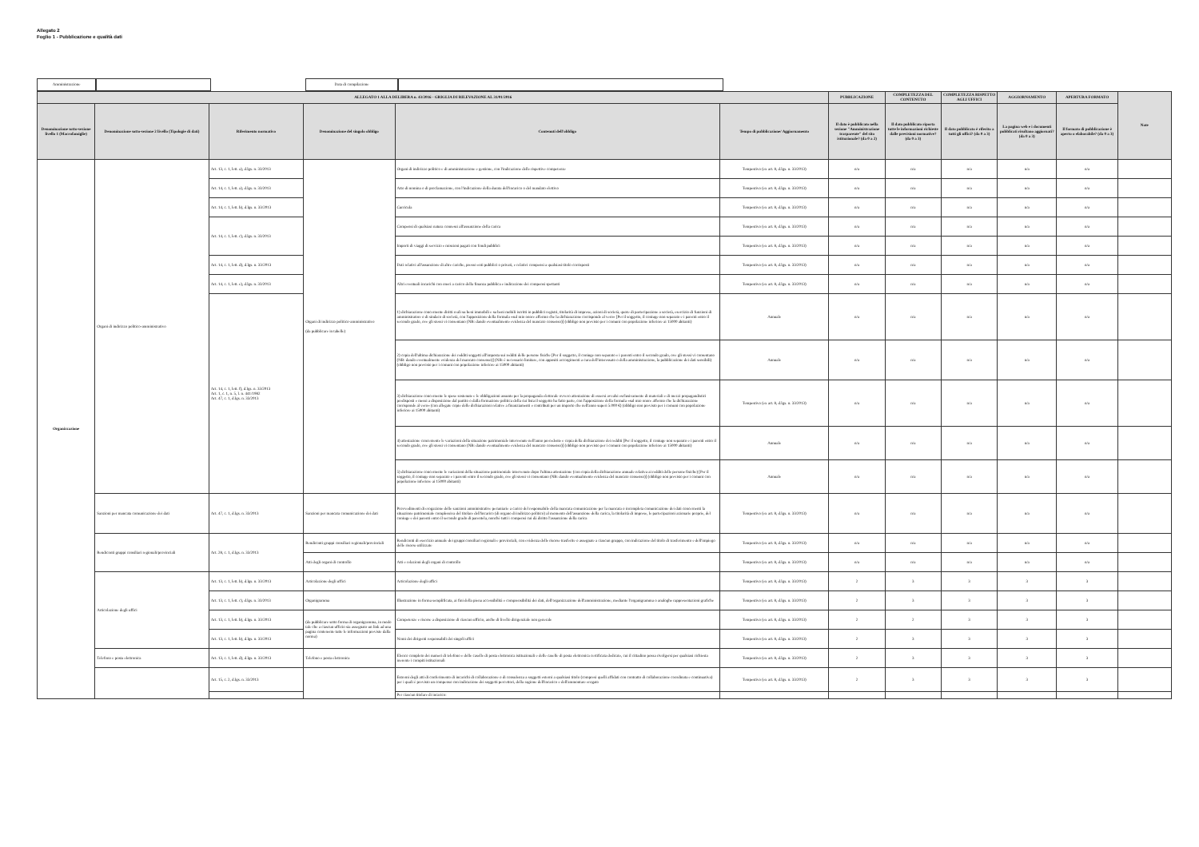Allegato 2
Foglio 1 - Pubblicazione e qualità dati
Amministrazione Data di compilazione
| ALLEGATO 1 ALLA DELIBERA n. 43/2016 - GRIGLIA DI RILEVAZIONE AL 31/01/2016 | | | | | | PUBBLICAZIONE | COMPLETEZZA DEL CONTENUTO | COMPLETEZZA RISPETTO AGLI UFFICI | AGGIORNAMENTO | APERTURA FORMATO | Note |
| --- | --- | --- | --- | --- | --- | --- | --- | --- | --- | --- | --- |
| Denominazione sotto-sezione livello 1 (Macrofamiglie) | Denominazione sotto-sezione 2 livello (Tipologie di dati) | Riferimento normativo | Denominazione del singolo obbligo | Contenuti dell'obbligo | Tempo di pubblicazione/ Aggiornamento | Il dato è pubblicato nella sezione "Amministrazione trasparente" del sito istituzionale? (da 0 a 2) | Il dato pubblicato riporta tutte le informazioni richieste dalle previsioni normative? (da 0 a 3) | Il dato pubblicato è riferito a tutti gli uffici? (da 0 a 3) | La pagina web e i documenti pubblicati risultano aggiornati? (da 0 a 3) | Il formato di pubblicazione è aperto o elaborabile? (da 0 a 3) | |
| Organizzazione | Organi di indirizzo politico-amministrativo | Art. 13, c. 1, lett. a), d.lgs. n. 33/2013 | Organi di indirizzo politico-amministrativo (da pubblicare in tabelle) | Organi di indirizzo politico e di amministrazione e gestione, con l'indicazione delle rispettive competenze | Tempestivo (ex art. 8, d.lgs. n. 33/2013) | n/a | n/a | n/a | n/a | n/a | |
| | | Art. 14, c. 1, lett. a), d.lgs. n. 33/2013 | | Atto di nomina o di proclamazione, con l'indicazione della durata dell'incarico o del mandato elettivo | Tempestivo (ex art. 8, d.lgs. n. 33/2013) | n/a | n/a | n/a | n/a | n/a | |
| | | Art. 14, c. 1, lett. b), d.lgs. n. 33/2013 | | Curricula | Tempestivo (ex art. 8, d.lgs. n. 33/2013) | n/a | n/a | n/a | n/a | n/a | |
| | | Art. 14, c. 1, lett. c), d.lgs. n. 33/2013 | | Compensi di qualsiasi natura connessi all'assunzione della carica | Tempestivo (ex art. 8, d.lgs. n. 33/2013) | n/a | n/a | n/a | n/a | n/a | |
| | | | | Importi di viaggi di servizio e missioni pagati con fondi pubblici | Tempestivo (ex art. 8, d.lgs. n. 33/2013) | n/a | n/a | n/a | n/a | n/a | |
| | | Art. 14, c. 1, lett. d), d.lgs. n. 33/2013 | | Dati relativi all'assunzione di altre cariche, presso enti pubblici o privati, e relativi compensi a qualsiasi titolo corrisposti | Tempestivo (ex art. 8, d.lgs. n. 33/2013) | n/a | n/a | n/a | n/a | n/a | |
| | | Art. 14, c. 1, lett. e), d.lgs. n. 33/2013 | | Altri eventuali incarichi con oneri a carico della finanza pubblica e indicazione dei compensi spettanti | Tempestivo (ex art. 8, d.lgs. n. 33/2013) | n/a | n/a | n/a | n/a | n/a | |
| | | Art. 14, c. 1, lett. f), d.lgs. n. 33/2013 Art. 1, c. 1, n. 5, l. n. 441/1982 Art. 47, c. 1, d.lgs. n. 33/2013 | | 1) dichiarazione concernente diritti reali su beni immobili e su beni mobili iscritti in pubblici registri, titolarità di imprese, azioni di società, quote di partecipazione a società, esercizio di funzioni di amministratore o di sindaco di società, con l'apposizione della formula «sul mio onore affermo che la dichiarazione corrisponde al vero» [Per il soggetto, il coniuge non separato e i parenti entro il secondo grado, ove gli stessi vi consentano (NB: dando eventualmente evidenza del mancato consenso)] (obbligo non previsto per i comuni con popolazione inferiore ai 15000 abitanti) | Annuale | n/a | n/a | n/a | n/a | n/a | |
| | | | | 2) copia dell'ultima dichiarazione dei redditi soggetti all'imposta sui redditi delle persone fisiche [Per il soggetto, il coniuge non separato e i parenti entro il secondo grado, ove gli stessi vi consentano (NB: dando eventualmente evidenza del mancato consenso)] (NB: è necessario limitare, con appositi accorgimenti a cura dell'interessato o della amministrazione, la pubblicazione dei dati sensibili) (obbligo non previsto per i comuni con popolazione inferiore ai 15000 abitanti) | Annuale | n/a | n/a | n/a | n/a | n/a | |
| | | | | 3) dichiarazione concernente le spese sostenute e le obbligazioni assunte per la propaganda elettorale ovvero attestazione di essersi avvalsi esclusivamente di materiali e di mezzi propagandistici predisposti e messi a disposizione dal partito o dalla formazione politica della cui lista il soggetto ha fatto parte, con l'apposizione della formula «sul mio onore affermo che la dichiarazione corrisponde al vero» (con allegate copie delle dichiarazioni relative a finanziamenti e contributi per un importo che nell'anno superi 5.000 €) (obbligo non previsto per i comuni con popolazione inferiore ai 15000 abitanti) | Tempestivo (ex art. 8, d.lgs. n. 33/2013) | n/a | n/a | n/a | n/a | n/a | |
| | | | | 4) attestazione concernente le variazioni della situazione patrimoniale intervenute nell'anno precedente e copia della dichiarazione dei redditi [Per il soggetto, il coniuge non separato e i parenti entro il secondo grado, ove gli stessi vi consentano (NB: dando eventualmente evidenza del mancato consenso)] (obbligo non previsto per i comuni con popolazione inferiore ai 15000 abitanti) | Annuale | n/a | n/a | n/a | n/a | n/a | |
| | | | | 5) dichiarazione concernente le variazioni della situazione patrimoniale intervenute dopo l'ultima attestazione (con copia della dichiarazione annuale relativa ai redditi delle persone fisiche) [Per il soggetto, il coniuge non separato e i parenti entro il secondo grado, ove gli stessi vi consentano (NB: dando eventualmente evidenza del mancato consenso)] (obbligo non previsto per i comuni con popolazione inferiore ai 15000 abitanti) | Annuale | n/a | n/a | n/a | n/a | n/a | |
| | Sanzioni per mancata comunicazione dei dati | Art. 47, c. 1, d.lgs. n. 33/2013 | Sanzioni per mancata comunicazione dei dati | Provvedimenti di erogazione delle sanzioni amministrative pecuniarie a carico del responsabile della mancata comunicazione per la mancata o incompleta comunicazione dei dati concernenti la situazione patrimoniale complessiva del titolare dell'incarico (di organo di indirizzo politico) al momento dell'assunzione della carica, la titolarità di imprese, le partecipazioni azionarie proprie, del coniuge e dei parenti entro il secondo grado di parentela, nonché tutti i compensi cui dà diritto l'assunzione della carica | Tempestivo (ex art. 8, d.lgs. n. 33/2013) | n/a | n/a | n/a | n/a | n/a | |
| | Rendiconti gruppi consiliari regionali/provinciali | Art. 28, c. 1, d.lgs. n. 33/2013 | Rendiconti gruppi consiliari regionali/provinciali | Rendiconti di esercizio annuale dei gruppi consiliari regionali e provinciali, con evidenza delle risorse trasferite o assegnate a ciascun gruppo, con indicazione del titolo di trasferimento e dell'impiego delle risorse utilizzate | Tempestivo (ex art. 8, d.lgs. n. 33/2013) | n/a | n/a | n/a | n/a | n/a | |
| | | | Atti degli organi di controllo | Atti e relazioni degli organi di controllo | Tempestivo (ex art. 8, d.lgs. n. 33/2013) | n/a | n/a | n/a | n/a | n/a | |
| | Articolazione degli uffici | Art. 13, c. 1, lett. b), d.lgs. n. 33/2013 | Articolazione degli uffici | Articolazione degli uffici | Tempestivo (ex art. 8, d.lgs. n. 33/2013) | 2 | 3 | 3 | 3 | 3 | |
| | | Art. 13, c. 1, lett. c), d.lgs. n. 33/2013 | Organigramma | Illustrazione in forma semplificata, ai fini della piena accessibilità e comprensibilità dei dati, dell'organizzazione dell'amministrazione, mediante l'organigramma o analoghe rappresentazioni grafiche | Tempestivo (ex art. 8, d.lgs. n. 33/2013) | 2 | 3 | 3 | 3 | 3 | |
| | | Art. 13, c. 1, lett. b), d.lgs. n. 33/2013 | (da pubblicare sotto forma di organigramma, in modo tale che a ciascun ufficio sia assegnato un link ad una pagina contenente tutte le informazioni previste dalla norma) | Competenze e risorse a disposizione di ciascun ufficio, anche di livello dirigenziale non generale | Tempestivo (ex art. 8, d.lgs. n. 33/2013) | 2 | 2 | 3 | 3 | 3 | |
| | | Art. 13, c. 1, lett. b), d.lgs. n. 33/2013 | | Nomi dei dirigenti responsabili dei singoli uffici | Tempestivo (ex art. 8, d.lgs. n. 33/2013) | 2 | 3 | 3 | 3 | 3 | |
| | Telefono e posta elettronica | Art. 13, c. 1, lett. d), d.lgs. n. 33/2013 | Telefono e posta elettronica | Elenco completo dei numeri di telefono e delle caselle di posta elettronica istituzionali e delle caselle di posta elettronica certificata dedicate, cui il cittadino possa rivolgersi per qualsiasi richiesta inerente i compiti istituzionali | Tempestivo (ex art. 8, d.lgs. n. 33/2013) | 2 | 3 | 3 | 3 | 3 | |
| | | Art. 15, c. 2, d.lgs. n. 33/2013 | | Estremi degli atti di conferimento di incarichi di collaborazione o di consulenza a soggetti esterni a qualsiasi titolo (compresi quelli affidati con contratto di collaborazione coordinata e continuativa) per i quali è previsto un compenso con indicazione dei soggetti percettori, della ragione dell'incarico e dell'ammontare erogato | Tempestivo (ex art. 8, d.lgs. n. 33/2013) | 2 | 3 | 3 | 3 | 3 | |
| | | | | Per ciascun titolare di incarico: | | | | | | | |